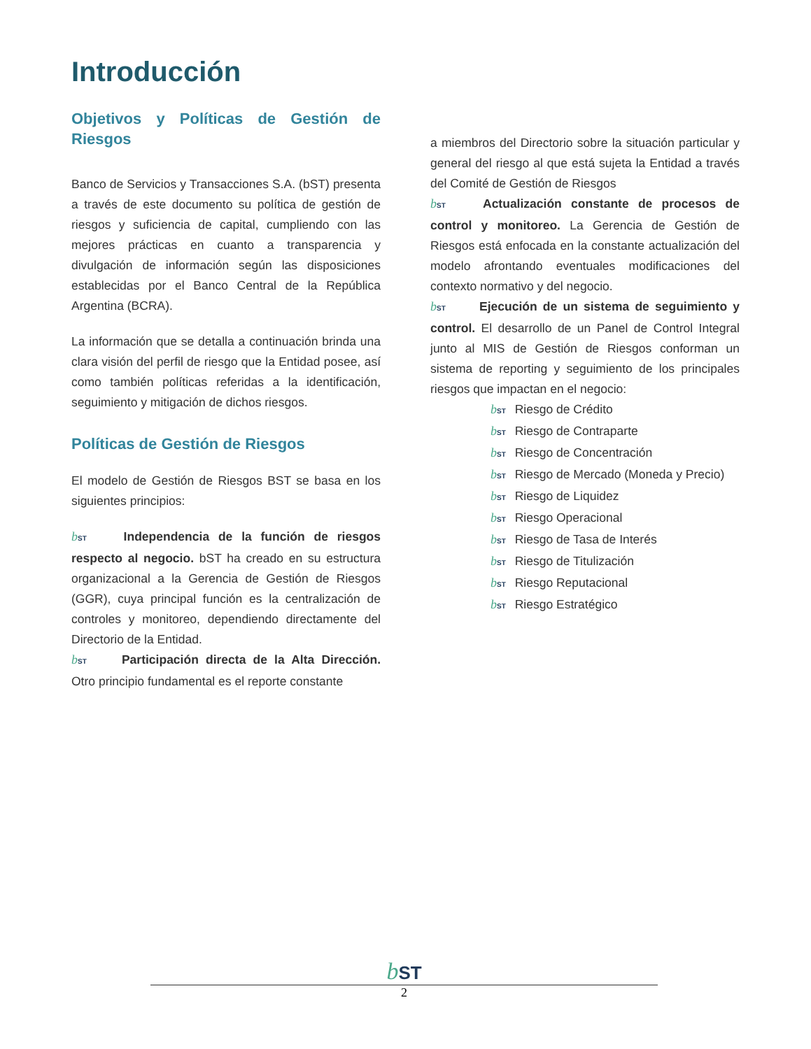Introducción
Objetivos y Políticas de Gestión de Riesgos
Banco de Servicios y Transacciones S.A. (bST) presenta a través de este documento su política de gestión de riesgos y suficiencia de capital, cumpliendo con las mejores prácticas en cuanto a transparencia y divulgación de información según las disposiciones establecidas por el Banco Central de la República Argentina (BCRA).
La información que se detalla a continuación brinda una clara visión del perfil de riesgo que la Entidad posee, así como también políticas referidas a la identificación, seguimiento y mitigación de dichos riesgos.
Políticas de Gestión de Riesgos
El modelo de Gestión de Riesgos BST se basa en los siguientes principios:
bST Independencia de la función de riesgos respecto al negocio. bST ha creado en su estructura organizacional a la Gerencia de Gestión de Riesgos (GGR), cuya principal función es la centralización de controles y monitoreo, dependiendo directamente del Directorio de la Entidad.
bST Participación directa de la Alta Dirección. Otro principio fundamental es el reporte constante
a miembros del Directorio sobre la situación particular y general del riesgo al que está sujeta la Entidad a través del Comité de Gestión de Riesgos
bST Actualización constante de procesos de control y monitoreo. La Gerencia de Gestión de Riesgos está enfocada en la constante actualización del modelo afrontando eventuales modificaciones del contexto normativo y del negocio.
bST Ejecución de un sistema de seguimiento y control. El desarrollo de un Panel de Control Integral junto al MIS de Gestión de Riesgos conforman un sistema de reporting y seguimiento de los principales riesgos que impactan en el negocio:
bST Riesgo de Crédito
bST Riesgo de Contraparte
bST Riesgo de Concentración
bST Riesgo de Mercado (Moneda y Precio)
bST Riesgo de Liquidez
bST Riesgo Operacional
bST Riesgo de Tasa de Interés
bST Riesgo de Titulización
bST Riesgo Reputacional
bST Riesgo Estratégico
bST
2